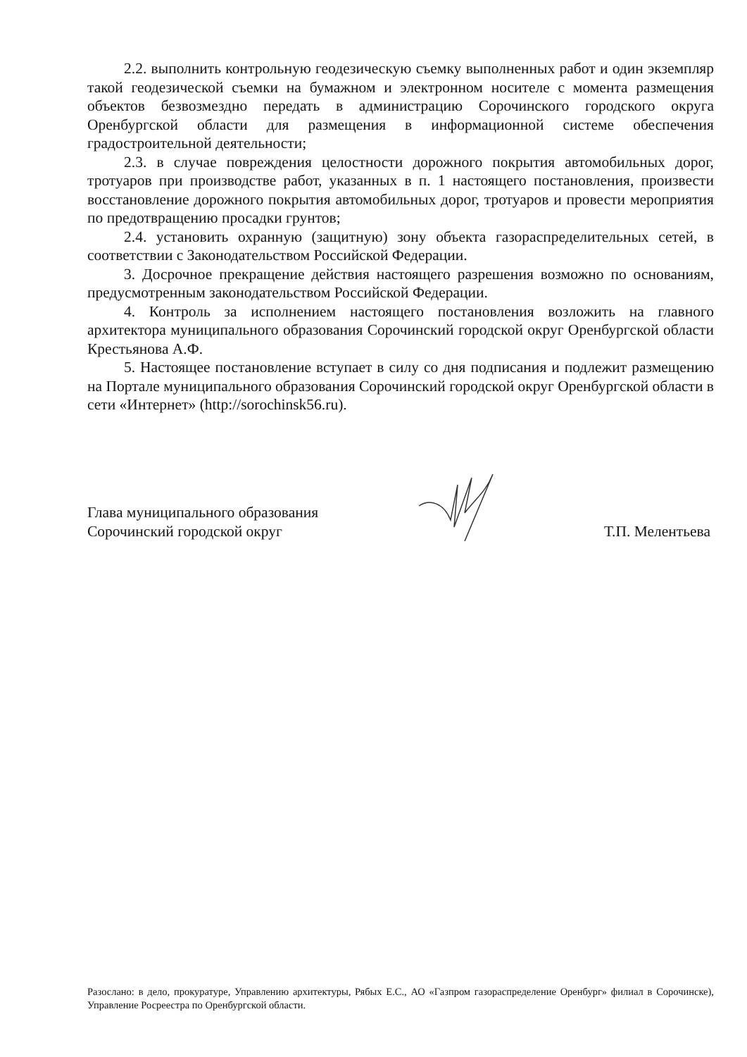2.2. выполнить контрольную геодезическую съемку выполненных работ и один экземпляр такой геодезической съемки на бумажном и электронном носителе с момента размещения объектов безвозмездно передать в администрацию Сорочинского городского округа Оренбургской области для размещения в информационной системе обеспечения градостроительной деятельности;
2.3. в случае повреждения целостности дорожного покрытия автомобильных дорог, тротуаров при производстве работ, указанных в п. 1 настоящего постановления, произвести восстановление дорожного покрытия автомобильных дорог, тротуаров и провести мероприятия по предотвращению просадки грунтов;
2.4. установить охранную (защитную) зону объекта газораспределительных сетей, в соответствии с Законодательством Российской Федерации.
3. Досрочное прекращение действия настоящего разрешения возможно по основаниям, предусмотренным законодательством Российской Федерации.
4. Контроль за исполнением настоящего постановления возложить на главного архитектора муниципального образования Сорочинский городской округ Оренбургской области Крестьянова А.Ф.
5. Настоящее постановление вступает в силу со дня подписания и подлежит размещению на Портале муниципального образования Сорочинский городской округ Оренбургской области в сети «Интернет» (http://sorochinsk56.ru).
Глава муниципального образования
Сорочинский городской округ
Т.П. Мелентьева
Разослано: в дело, прокуратуре, Управлению архитектуры, Рябых Е.С., АО «Газпром газораспределение Оренбург» филиал в Сорочинске), Управление Росреестра по Оренбургской области.